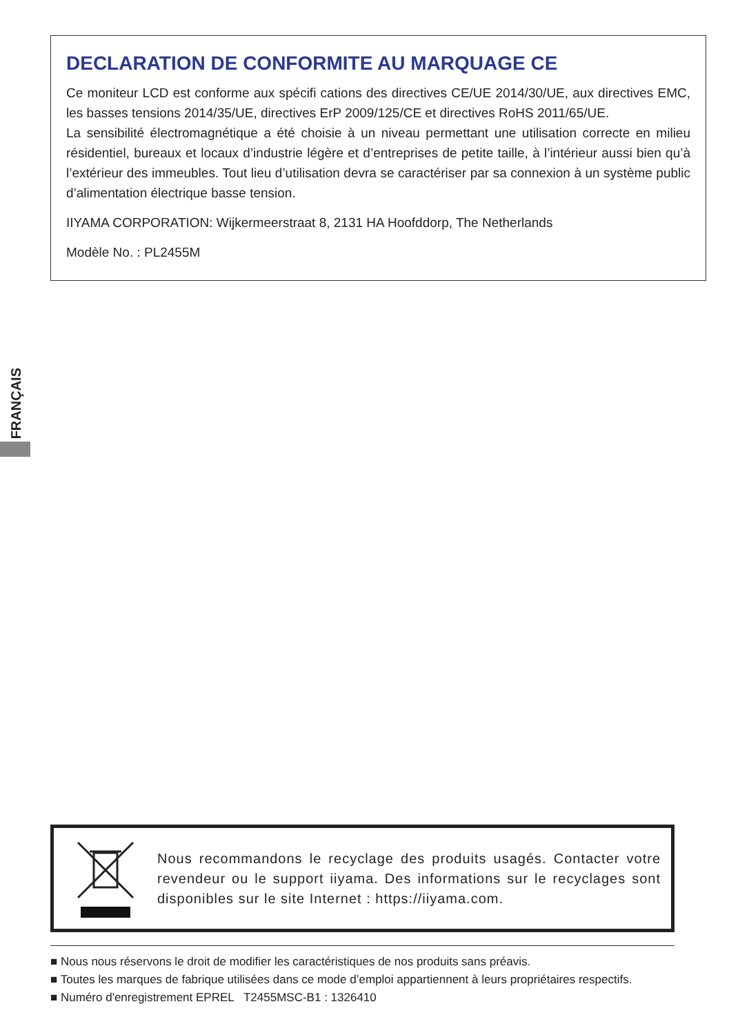DECLARATION DE CONFORMITE AU MARQUAGE CE
Ce moniteur LCD est conforme aux spécifi cations des directives CE/UE 2014/30/UE, aux directives EMC, les basses tensions 2014/35/UE, directives ErP 2009/125/CE et directives RoHS 2011/65/UE.
La sensibilité électromagnétique a été choisie à un niveau permettant une utilisation correcte en milieu résidentiel, bureaux et locaux d’industrie légère et d’entreprises de petite taille, à l’intérieur aussi bien qu’à l’extérieur des immeubles. Tout lieu d’utilisation devra se caractériser par sa connexion à un système public d’alimentation électrique basse tension.
IIYAMA CORPORATION: Wijkermeerstraat 8, 2131 HA Hoofddorp, The Netherlands
Modèle No. : PL2455M
FRANÇAIS
Nous recommandons le recyclage des produits usagés. Contacter votre revendeur ou le support iiyama. Des informations sur le recyclages sont disponibles sur le site Internet : https://iiyama.com.
■ Nous nous réservons le droit de modifier les caractéristiques de nos produits sans préavis.
■ Toutes les marques de fabrique utilisées dans ce mode d’emploi appartiennent à leurs propriétaires respectifs.
■ Numéro d'enregistrement EPREL T2455MSC-B1 : 1326410